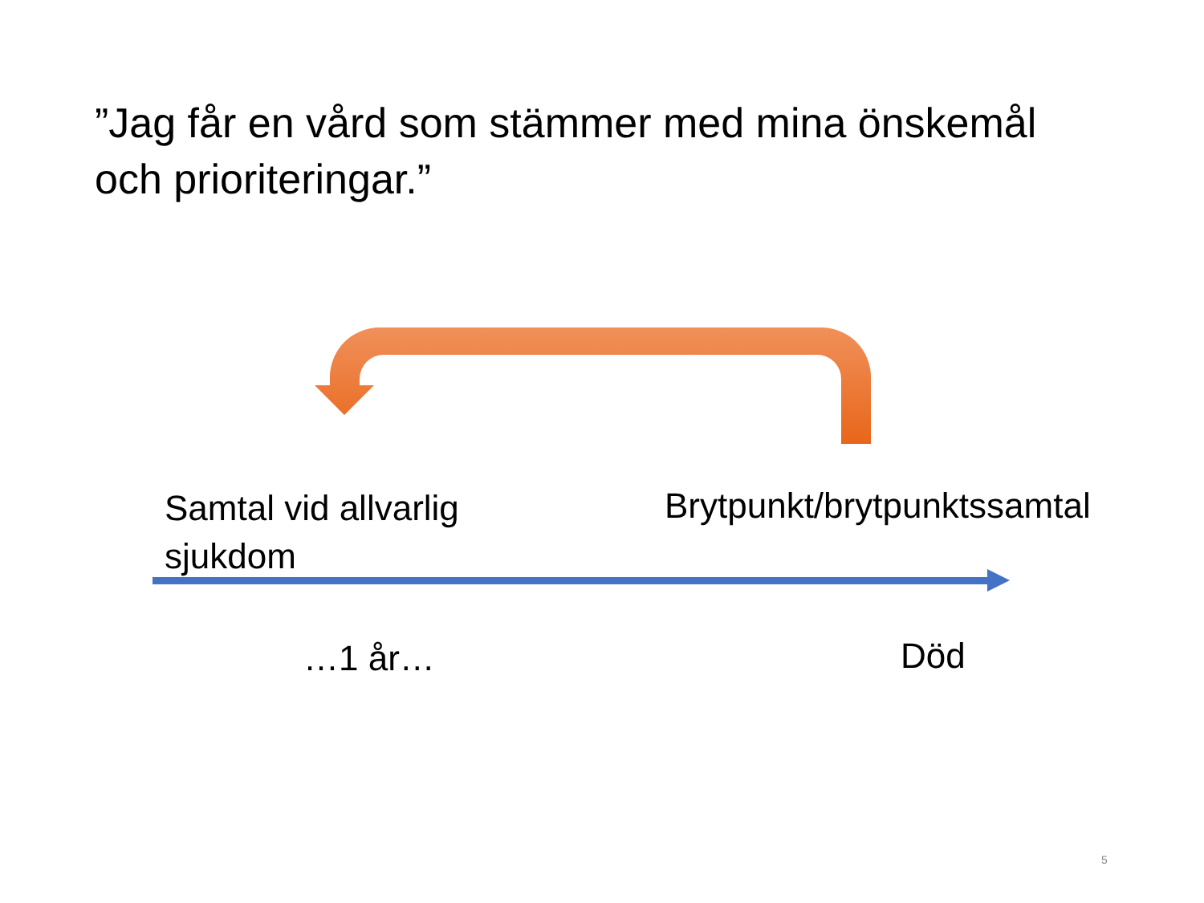”Jag får en vård som stämmer med mina önskemål och prioriteringar.”
Samtal vid allvarlig
sjukdom
Brytpunkt/brytpunktssamtal
…1 år… Död
5